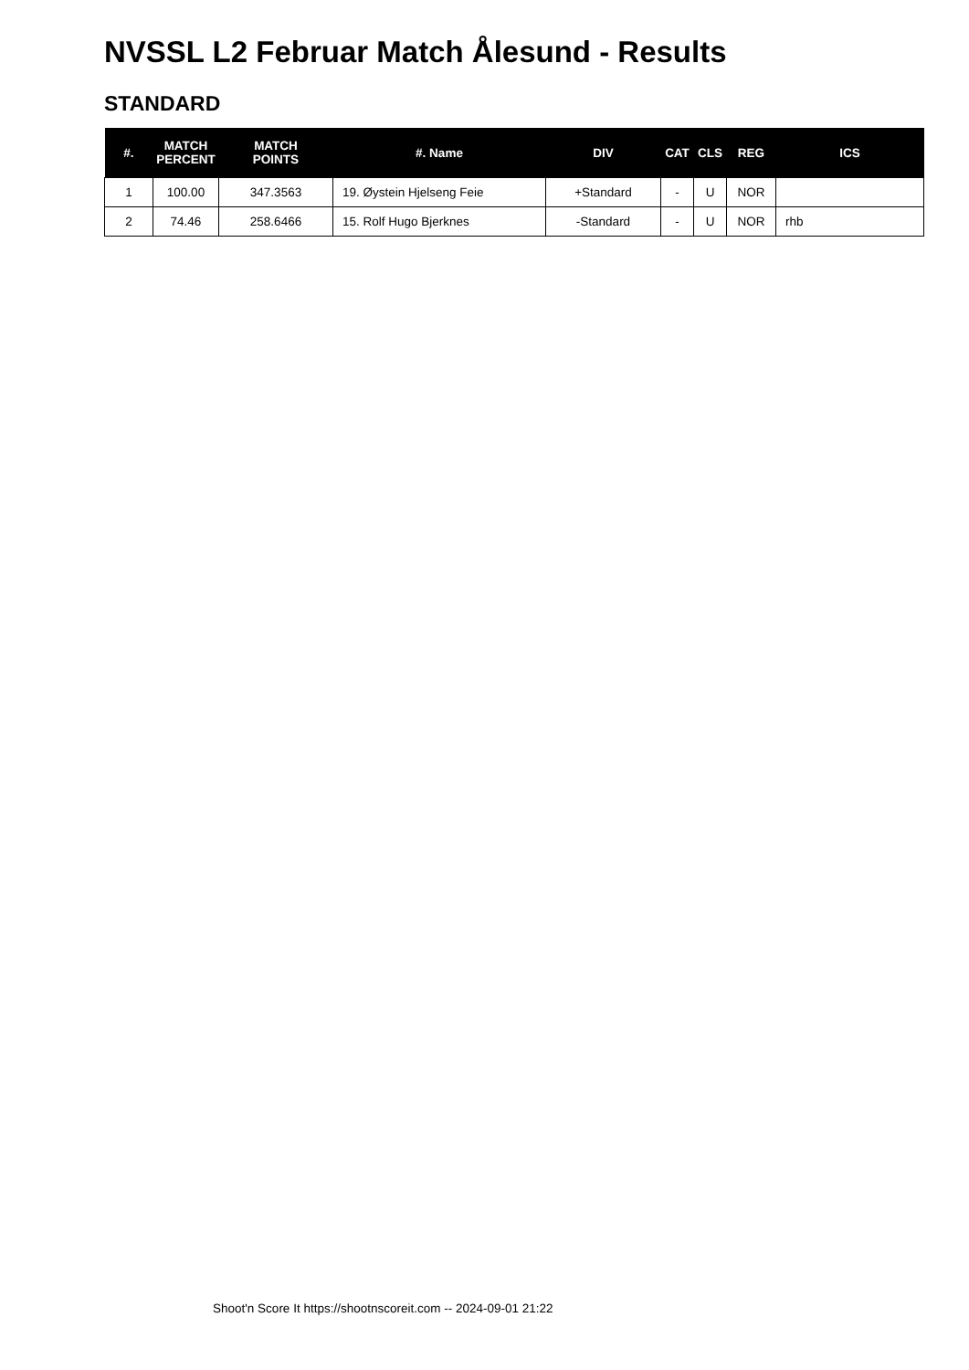NVSSL L2 Februar Match Ålesund - Results
STANDARD
| #. | MATCH PERCENT | MATCH POINTS | #. Name | DIV | CAT | CLS | REG | ICS |
| --- | --- | --- | --- | --- | --- | --- | --- | --- |
| 1 | 100.00 | 347.3563 | 19. Øystein Hjelseng Feie | +Standard | - | U | NOR | |
| 2 | 74.46 | 258.6466 | 15. Rolf Hugo Bjerknes | -Standard | - | U | NOR | rhb |
Shoot'n Score It https://shootnscoreit.com -- 2024-09-01 21:22